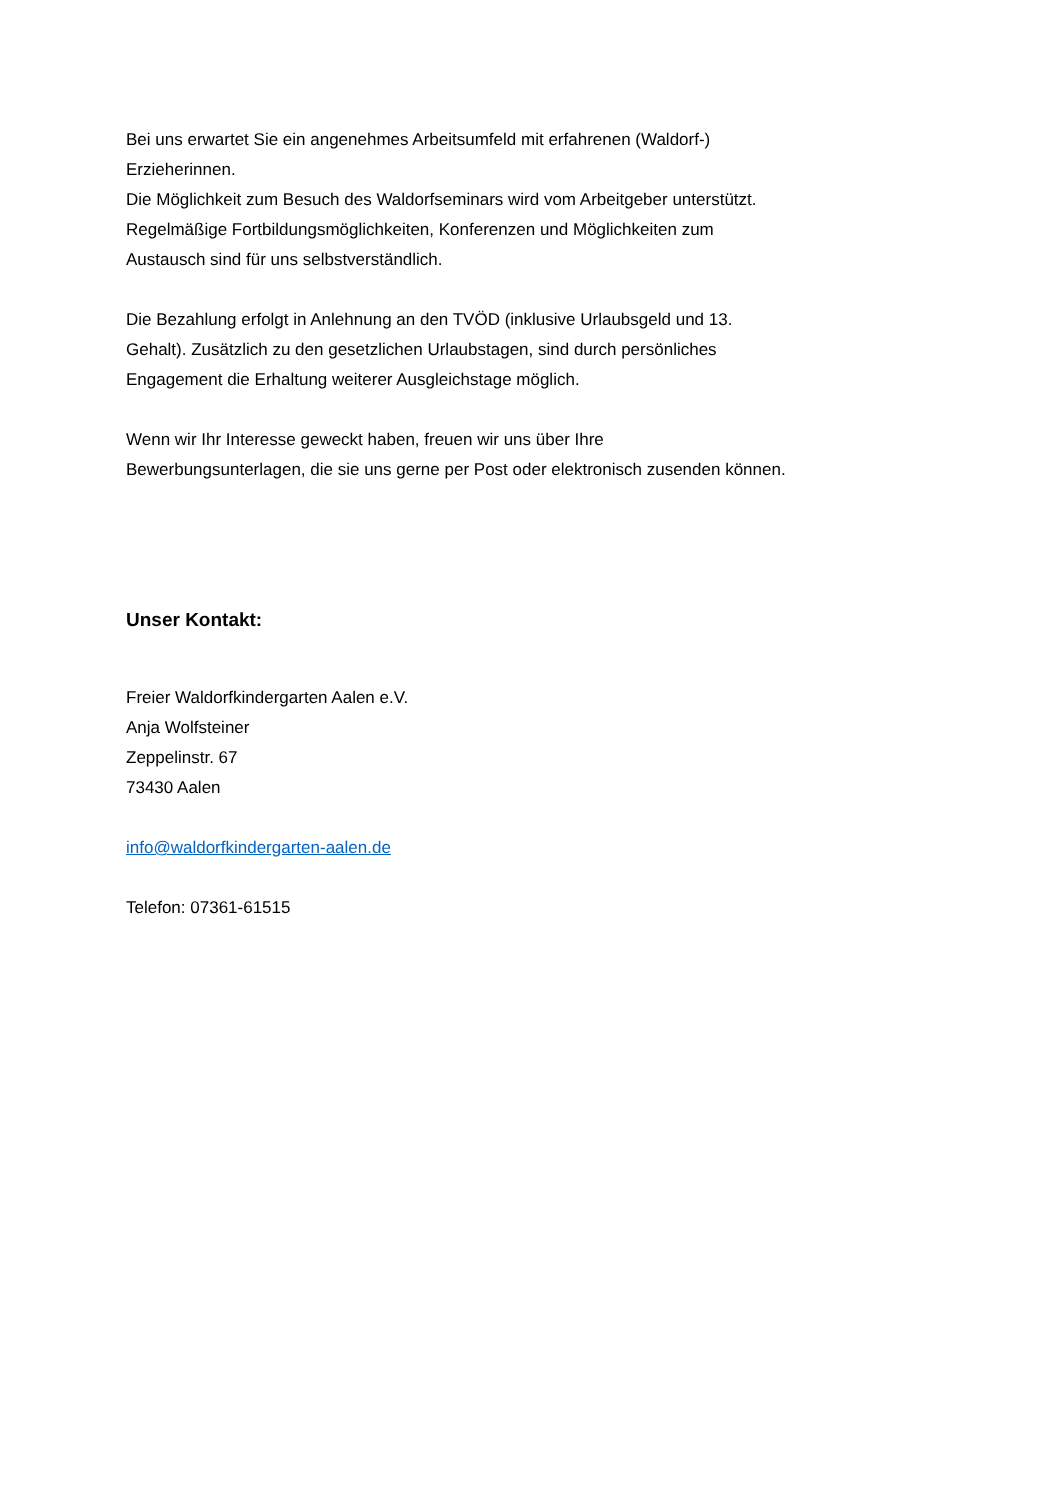Bei uns erwartet Sie ein angenehmes Arbeitsumfeld mit erfahrenen (Waldorf-)
Erzieherinnen.
Die Möglichkeit zum Besuch des Waldorfseminars wird vom Arbeitgeber unterstützt.
Regelmäßige Fortbildungsmöglichkeiten, Konferenzen und Möglichkeiten zum
Austausch sind für uns selbstverständlich.
Die Bezahlung erfolgt in Anlehnung an den TVÖD (inklusive Urlaubsgeld und 13.
Gehalt). Zusätzlich zu den gesetzlichen Urlaubstagen, sind durch persönliches
Engagement die Erhaltung weiterer Ausgleichstage möglich.
Wenn wir Ihr Interesse geweckt haben, freuen wir uns über Ihre
Bewerbungsunterlagen, die sie uns gerne per Post oder elektronisch zusenden können.
Unser Kontakt:
Freier Waldorfkindergarten Aalen e.V.
Anja Wolfsteiner
Zeppelinstr. 67
73430 Aalen
info@waldorfkindergarten-aalen.de
Telefon: 07361-61515